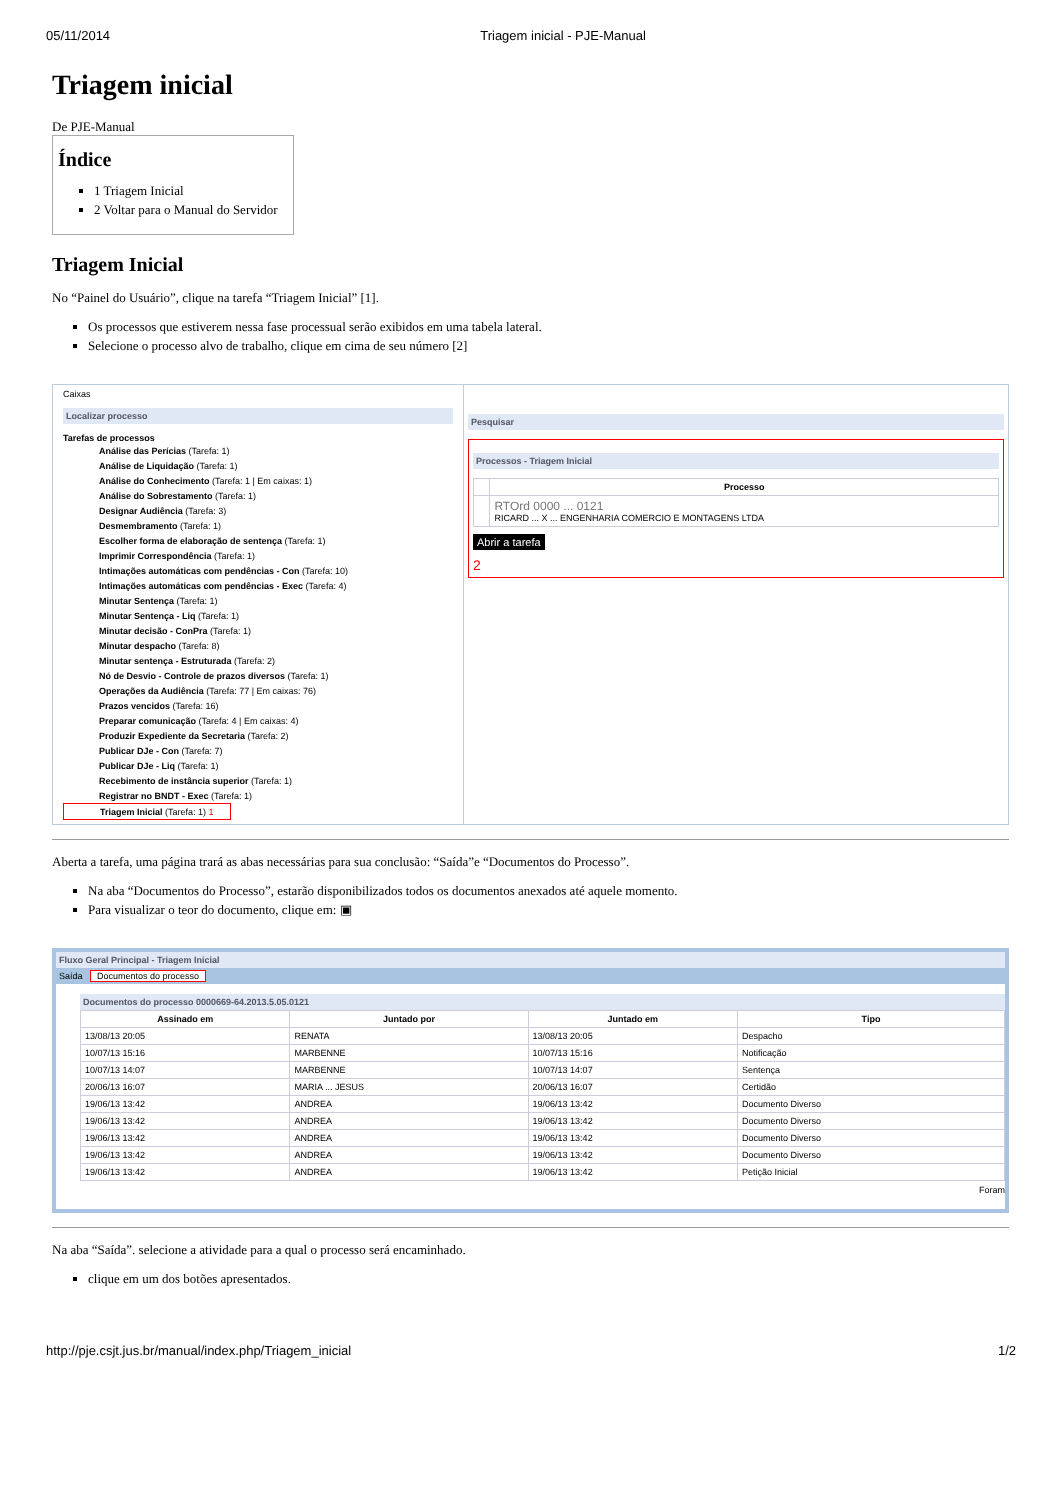05/11/2014 Triagem inicial - PJE-Manual
Triagem inicial
De PJE-Manual
Índice
1 Triagem Inicial
2 Voltar para o Manual do Servidor
Triagem Inicial
No “Painel do Usuário”, clique na tarefa “Triagem Inicial” [1].
Os processos que estiverem nessa fase processual serão exibidos em uma tabela lateral.
Selecione o processo alvo de trabalho, clique em cima de seu número [2]
Caixas
Localizar processo
Tarefas de processos
Análise das Perícias (Tarefa: 1)
Análise de Liquidação (Tarefa: 1)
Análise do Conhecimento (Tarefa: 1 | Em caixas: 1)
Análise do Sobrestamento (Tarefa: 1)
Designar Audiência (Tarefa: 3)
Desmembramento (Tarefa: 1)
Escolher forma de elaboração de sentença (Tarefa: 1)
Imprimir Correspondência (Tarefa: 1)
Intimações automáticas com pendências - Con (Tarefa: 10)
Intimações automáticas com pendências - Exec (Tarefa: 4)
Minutar Sentença (Tarefa: 1)
Minutar Sentença - Liq (Tarefa: 1)
Minutar decisão - ConPra (Tarefa: 1)
Minutar despacho (Tarefa: 8)
Minutar sentença - Estruturada (Tarefa: 2)
Nó de Desvio - Controle de prazos diversos (Tarefa: 1)
Operações da Audiência (Tarefa: 77 | Em caixas: 76)
Prazos vencidos (Tarefa: 16)
Preparar comunicação (Tarefa: 4 | Em caixas: 4)
Produzir Expediente da Secretaria (Tarefa: 2)
Publicar DJe - Con (Tarefa: 7)
Publicar DJe - Liq (Tarefa: 1)
Recebimento de instância superior (Tarefa: 1)
Registrar no BNDT - Exec (Tarefa: 1)
Triagem Inicial (Tarefa: 1) 1
Pesquisar
Processos - Triagem Inicial
| | Processo |
| --- | --- |
| | RTOrd 0000 ... 0121 RICARD ... X ... ENGENHARIA COMERCIO E MONTAGENS LTDA |
Abrir a tarefa
2
Aberta a tarefa, uma página trará as abas necessárias para sua conclusão: “Saída”e “Documentos do Processo”.
Na aba “Documentos do Processo”, estarão disponibilizados todos os documentos anexados até aquele momento.
Para visualizar o teor do documento, clique em: ▣
Fluxo Geral Principal - Triagem Inicial
Saída Documentos do processo
Documentos do processo 0000669-64.2013.5.05.0121
| Assinado em | Juntado por | Juntado em | Tipo |
| --- | --- | --- | --- |
| 13/08/13 20:05 | RENATA | 13/08/13 20:05 | Despacho |
| 10/07/13 15:16 | MARBENNE | 10/07/13 15:16 | Notificação |
| 10/07/13 14:07 | MARBENNE | 10/07/13 14:07 | Sentença |
| 20/06/13 16:07 | MARIA ... JESUS | 20/06/13 16:07 | Certidão |
| 19/06/13 13:42 | ANDREA | 19/06/13 13:42 | Documento Diverso |
| 19/06/13 13:42 | ANDREA | 19/06/13 13:42 | Documento Diverso |
| 19/06/13 13:42 | ANDREA | 19/06/13 13:42 | Documento Diverso |
| 19/06/13 13:42 | ANDREA | 19/06/13 13:42 | Documento Diverso |
| 19/06/13 13:42 | ANDREA | 19/06/13 13:42 | Petição Inicial |
Foram
Na aba “Saída”. selecione a atividade para a qual o processo será encaminhado.
clique em um dos botões apresentados.
http://pje.csjt.jus.br/manual/index.php/Triagem_inicial 1/2